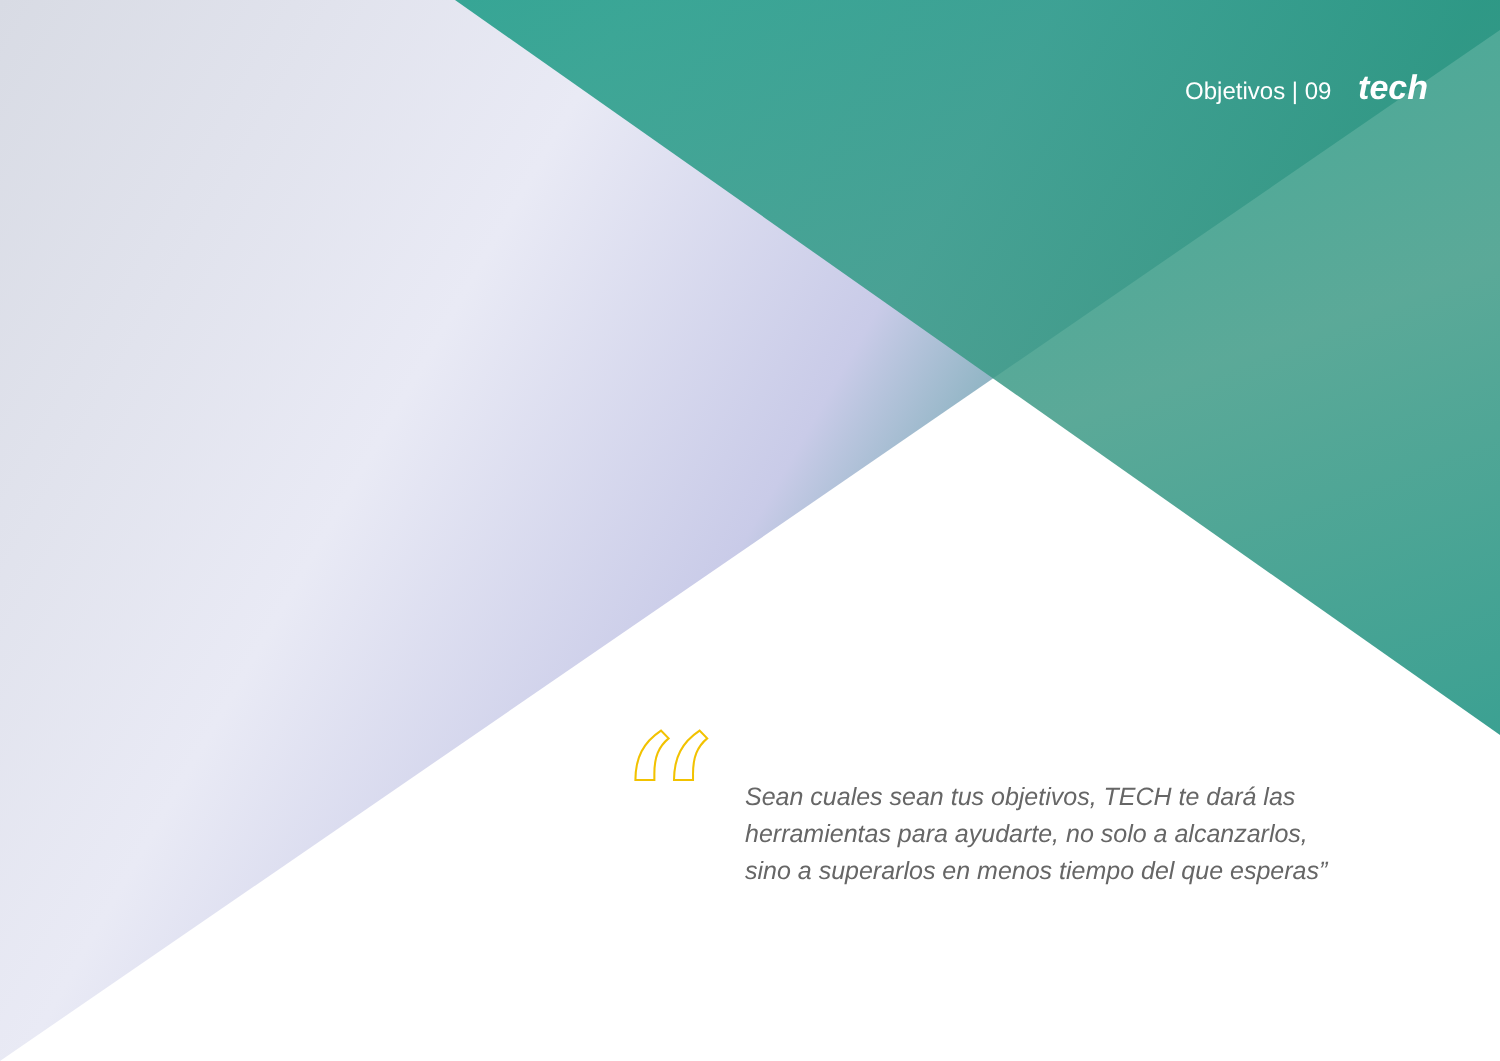Objetivos | 09 tech
“
Sean cuales sean tus objetivos, TECH te dará las herramientas para ayudarte, no solo a alcanzarlos, sino a superarlos en menos tiempo del que esperas”